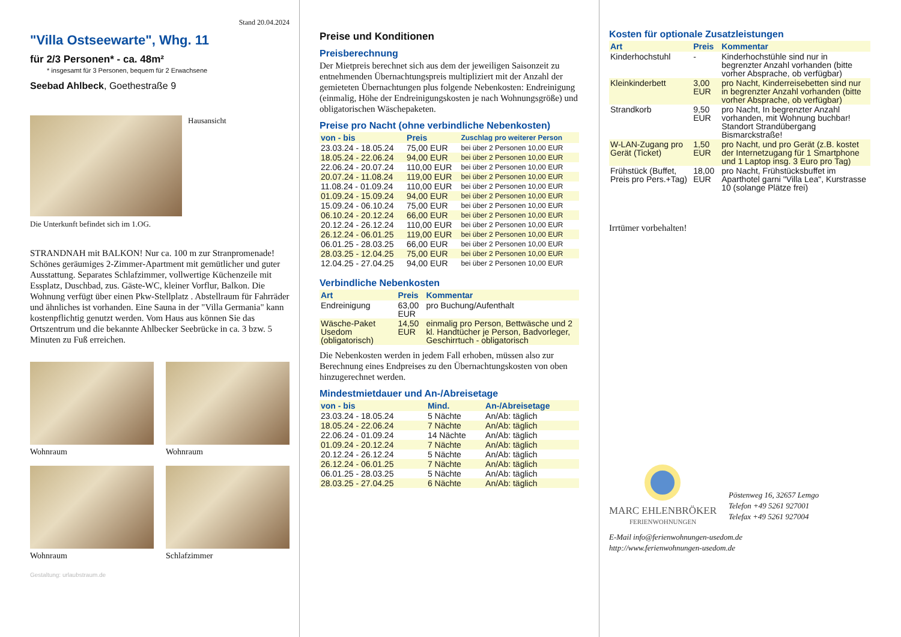Stand 20.04.2024
"Villa Ostseewarte", Whg. 11
für 2/3 Personen* - ca. 48m²
* insgesamt für 3 Personen, bequem für 2 Erwachsene
Seebad Ahlbeck, Goethestraße 9
Hausansicht
Die Unterkunft befindet sich im 1.OG.
STRANDNAH mit BALKON! Nur ca. 100 m zur Stranpromenade! Schönes geräumiges 2-Zimmer-Apartment mit gemütlicher und guter Ausstattung. Separates Schlafzimmer, vollwertige Küchenzeile mit Essplatz, Duschbad, zus. Gäste-WC, kleiner Vorflur, Balkon. Die Wohnung verfügt über einen Pkw-Stellplatz . Abstellraum für Fahrräder und ähnliches ist vorhanden. Eine Sauna in der "Villa Germania" kann kostenpflichtig genutzt werden. Vom Haus aus können Sie das Ortszentrum und die bekannte Ahlbecker Seebrücke in ca. 3 bzw. 5 Minuten zu Fuß erreichen.
Wohnraum
Wohnraum
Wohnraum
Schlafzimmer
Gestaltung: urlaubstraum.de
Preise und Konditionen
Preisberechnung
Der Mietpreis berechnet sich aus dem der jeweiligen Saisonzeit zu entnehmenden Übernachtungspreis multipliziert mit der Anzahl der gemieteten Übernachtungen plus folgende Nebenkosten: Endreinigung (einmalig, Höhe der Endreinigungskosten je nach Wohnungsgröße) und obligatorischen Wäschepaketen.
Preise pro Nacht (ohne verbindliche Nebenkosten)
| von - bis | Preis | Zuschlag pro weiterer Person |
| --- | --- | --- |
| 23.03.24 - 18.05.24 | 75,00 EUR | bei über 2 Personen 10,00 EUR |
| 18.05.24 - 22.06.24 | 94,00 EUR | bei über 2 Personen 10,00 EUR |
| 22.06.24 - 20.07.24 | 110,00 EUR | bei über 2 Personen 10,00 EUR |
| 20.07.24 - 11.08.24 | 119,00 EUR | bei über 2 Personen 10,00 EUR |
| 11.08.24 - 01.09.24 | 110,00 EUR | bei über 2 Personen 10,00 EUR |
| 01.09.24 - 15.09.24 | 94,00 EUR | bei über 2 Personen 10,00 EUR |
| 15.09.24 - 06.10.24 | 75,00 EUR | bei über 2 Personen 10,00 EUR |
| 06.10.24 - 20.12.24 | 66,00 EUR | bei über 2 Personen 10,00 EUR |
| 20.12.24 - 26.12.24 | 110,00 EUR | bei über 2 Personen 10,00 EUR |
| 26.12.24 - 06.01.25 | 119,00 EUR | bei über 2 Personen 10,00 EUR |
| 06.01.25 - 28.03.25 | 66,00 EUR | bei über 2 Personen 10,00 EUR |
| 28.03.25 - 12.04.25 | 75,00 EUR | bei über 2 Personen 10,00 EUR |
| 12.04.25 - 27.04.25 | 94,00 EUR | bei über 2 Personen 10,00 EUR |
Verbindliche Nebenkosten
| Art | Preis | Kommentar |
| --- | --- | --- |
| Endreinigung | 63,00 EUR | pro Buchung/Aufenthalt |
| Wäsche-Paket Usedom (obligatorisch) | 14,50 EUR | einmalig pro Person, Bettwäsche und 2 kl. Handtücher je Person, Badvorleger, Geschirrtuch - obligatorisch |
Die Nebenkosten werden in jedem Fall erhoben, müssen also zur Berechnung eines Endpreises zu den Übernachtungskosten von oben hinzugerechnet werden.
Mindestmietdauer und An-/Abreisetage
| von - bis | Mind. | An-/Abreisetage |
| --- | --- | --- |
| 23.03.24 - 18.05.24 | 5 Nächte | An/Ab: täglich |
| 18.05.24 - 22.06.24 | 7 Nächte | An/Ab: täglich |
| 22.06.24 - 01.09.24 | 14 Nächte | An/Ab: täglich |
| 01.09.24 - 20.12.24 | 7 Nächte | An/Ab: täglich |
| 20.12.24 - 26.12.24 | 5 Nächte | An/Ab: täglich |
| 26.12.24 - 06.01.25 | 7 Nächte | An/Ab: täglich |
| 06.01.25 - 28.03.25 | 5 Nächte | An/Ab: täglich |
| 28.03.25 - 27.04.25 | 6 Nächte | An/Ab: täglich |
Kosten für optionale Zusatzleistungen
| Art | Preis | Kommentar |
| --- | --- | --- |
| Kinderhochstuhl | - | Kinderhochstühle sind nur in begrenzter Anzahl vorhanden (bitte vorher Absprache, ob verfügbar) |
| Kleinkinderbett | 3,00 EUR | pro Nacht, Kinderreisebetten sind nur in begrenzter Anzahl vorhanden (bitte vorher Absprache, ob verfügbar) |
| Strandkorb | 9,50 EUR | pro Nacht, In begrenzter Anzahl vorhanden, mit Wohnung buchbar! Standort Strandübergang Bismarckstraße! |
| W-LAN-Zugang pro Gerät (Ticket) | 1,50 EUR | pro Nacht, und pro Gerät (z.B. kostet der Internetzugang für 1 Smartphone und 1 Laptop insg. 3 Euro pro Tag) |
| Frühstück (Buffet, Preis pro Pers.+Tag) | 18,00 EUR | pro Nacht, Frühstücksbuffet im Aparthotel garni "Villa Lea", Kurstrasse 10 (solange Plätze frei) |
Irrtümer vorbehalten!
MARC EHLENBRÖKER
FERIENWOHNUNGEN
Pöstenweg 16, 32657 Lemgo
Telefon +49 5261 927001
Telefax +49 5261 927004
E-Mail info@ferienwohnungen-usedom.de
http://www.ferienwohnungen-usedom.de